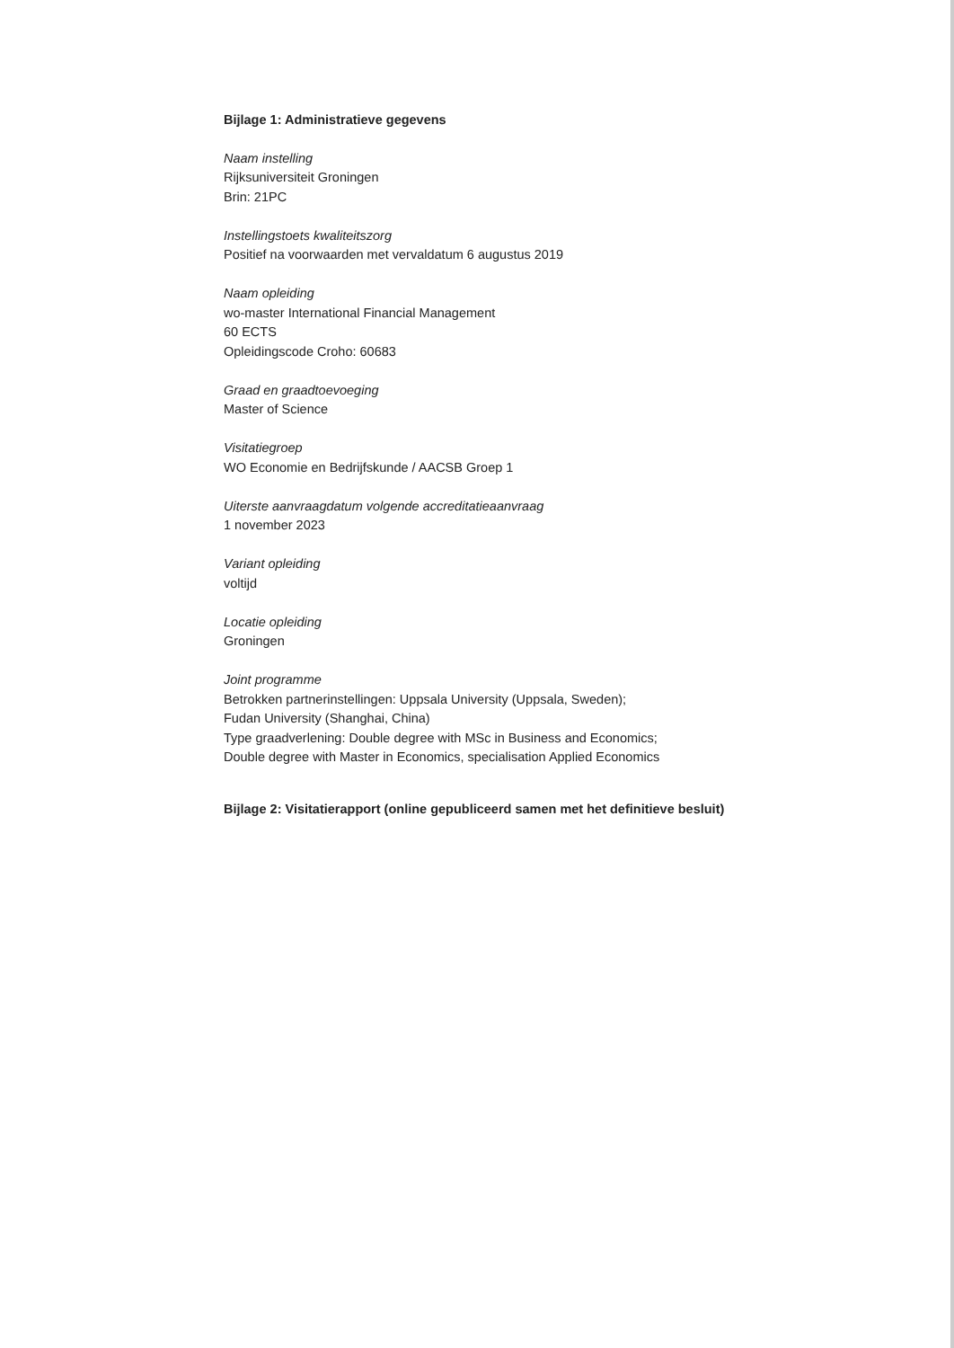Bijlage 1: Administratieve gegevens
Naam instelling
Rijksuniversiteit Groningen
Brin: 21PC
Instellingstoets kwaliteitszorg
Positief na voorwaarden met vervaldatum 6 augustus 2019
Naam opleiding
wo-master International Financial Management
60 ECTS
Opleidingscode Croho: 60683
Graad en graadtoevoeging
Master of Science
Visitatiegroep
WO Economie en Bedrijfskunde / AACSB Groep 1
Uiterste aanvraagdatum volgende accreditatieaanvraag
1 november 2023
Variant opleiding
voltijd
Locatie opleiding
Groningen
Joint programme
Betrokken partnerinstellingen: Uppsala University (Uppsala, Sweden);
Fudan University (Shanghai, China)
Type graadverlening: Double degree with MSc in Business and Economics;
Double degree with Master in Economics, specialisation Applied Economics
Bijlage 2: Visitatierapport (online gepubliceerd samen met het definitieve besluit)